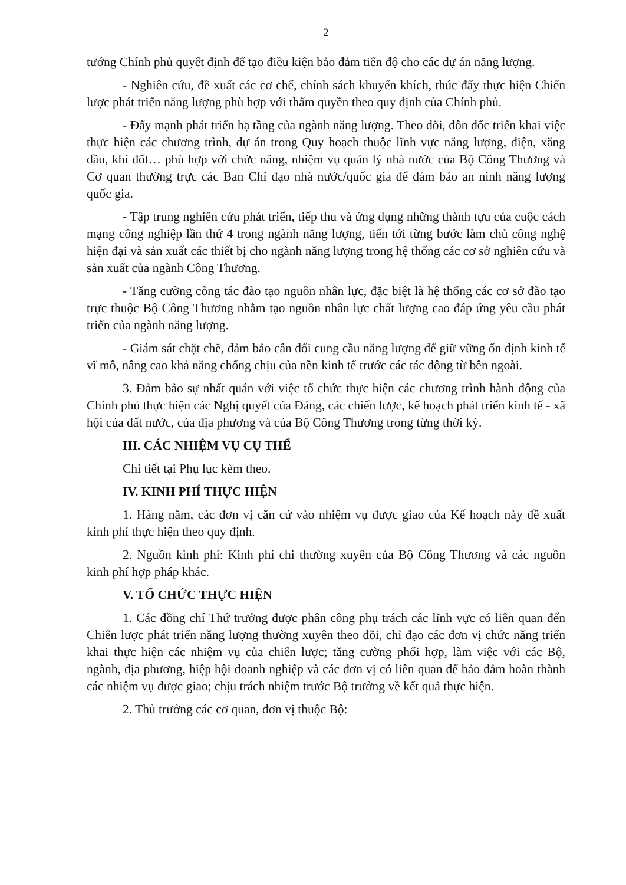2
tướng Chính phủ quyết định để tạo điều kiện bảo đảm tiến độ cho các dự án năng lượng.
- Nghiên cứu, đề xuất các cơ chế, chính sách khuyến khích, thúc đẩy thực hiện Chiến lược phát triển năng lượng phù hợp với thẩm quyền theo quy định của Chính phủ.
- Đẩy mạnh phát triển hạ tầng của ngành năng lượng. Theo dõi, đôn đốc triển khai việc thực hiện các chương trình, dự án trong Quy hoạch thuộc lĩnh vực năng lượng, điện, xăng dầu, khí đốt… phù hợp với chức năng, nhiệm vụ quản lý nhà nước của Bộ Công Thương và Cơ quan thường trực các Ban Chỉ đạo nhà nước/quốc gia để đảm bảo an ninh năng lượng quốc gia.
- Tập trung nghiên cứu phát triển, tiếp thu và ứng dụng những thành tựu của cuộc cách mạng công nghiệp lần thứ 4 trong ngành năng lượng, tiến tới từng bước làm chủ công nghệ hiện đại và sản xuất các thiết bị cho ngành năng lượng trong hệ thống các cơ sở nghiên cứu và sản xuất của ngành Công Thương.
- Tăng cường công tác đào tạo nguồn nhân lực, đặc biệt là hệ thống các cơ sở đào tạo trực thuộc Bộ Công Thương nhằm tạo nguồn nhân lực chất lượng cao đáp ứng yêu cầu phát triển của ngành năng lượng.
- Giám sát chặt chẽ, đảm bảo cân đối cung cầu năng lượng để giữ vững ổn định kinh tế vĩ mô, nâng cao khả năng chống chịu của nền kinh tế trước các tác động từ bên ngoài.
3. Đảm bảo sự nhất quán với việc tổ chức thực hiện các chương trình hành động của Chính phủ thực hiện các Nghị quyết của Đảng, các chiến lược, kế hoạch phát triển kinh tế - xã hội của đất nước, của địa phương và của Bộ Công Thương trong từng thời kỳ.
III. CÁC NHIỆM VỤ CỤ THỂ
Chi tiết tại Phụ lục kèm theo.
IV. KINH PHÍ THỰC HIỆN
1. Hàng năm, các đơn vị căn cứ vào nhiệm vụ được giao của Kế hoạch này đề xuất kinh phí thực hiện theo quy định.
2. Nguồn kinh phí: Kinh phí chi thường xuyên của Bộ Công Thương và các nguồn kinh phí hợp pháp khác.
V. TỔ CHỨC THỰC HIỆN
1. Các đồng chí Thứ trưởng được phân công phụ trách các lĩnh vực có liên quan đến Chiến lược phát triển năng lượng thường xuyên theo dõi, chỉ đạo các đơn vị chức năng triển khai thực hiện các nhiệm vụ của chiến lược; tăng cường phối hợp, làm việc với các Bộ, ngành, địa phương, hiệp hội doanh nghiệp và các đơn vị có liên quan để bảo đảm hoàn thành các nhiệm vụ được giao; chịu trách nhiệm trước Bộ trưởng về kết quả thực hiện.
2. Thủ trưởng các cơ quan, đơn vị thuộc Bộ: